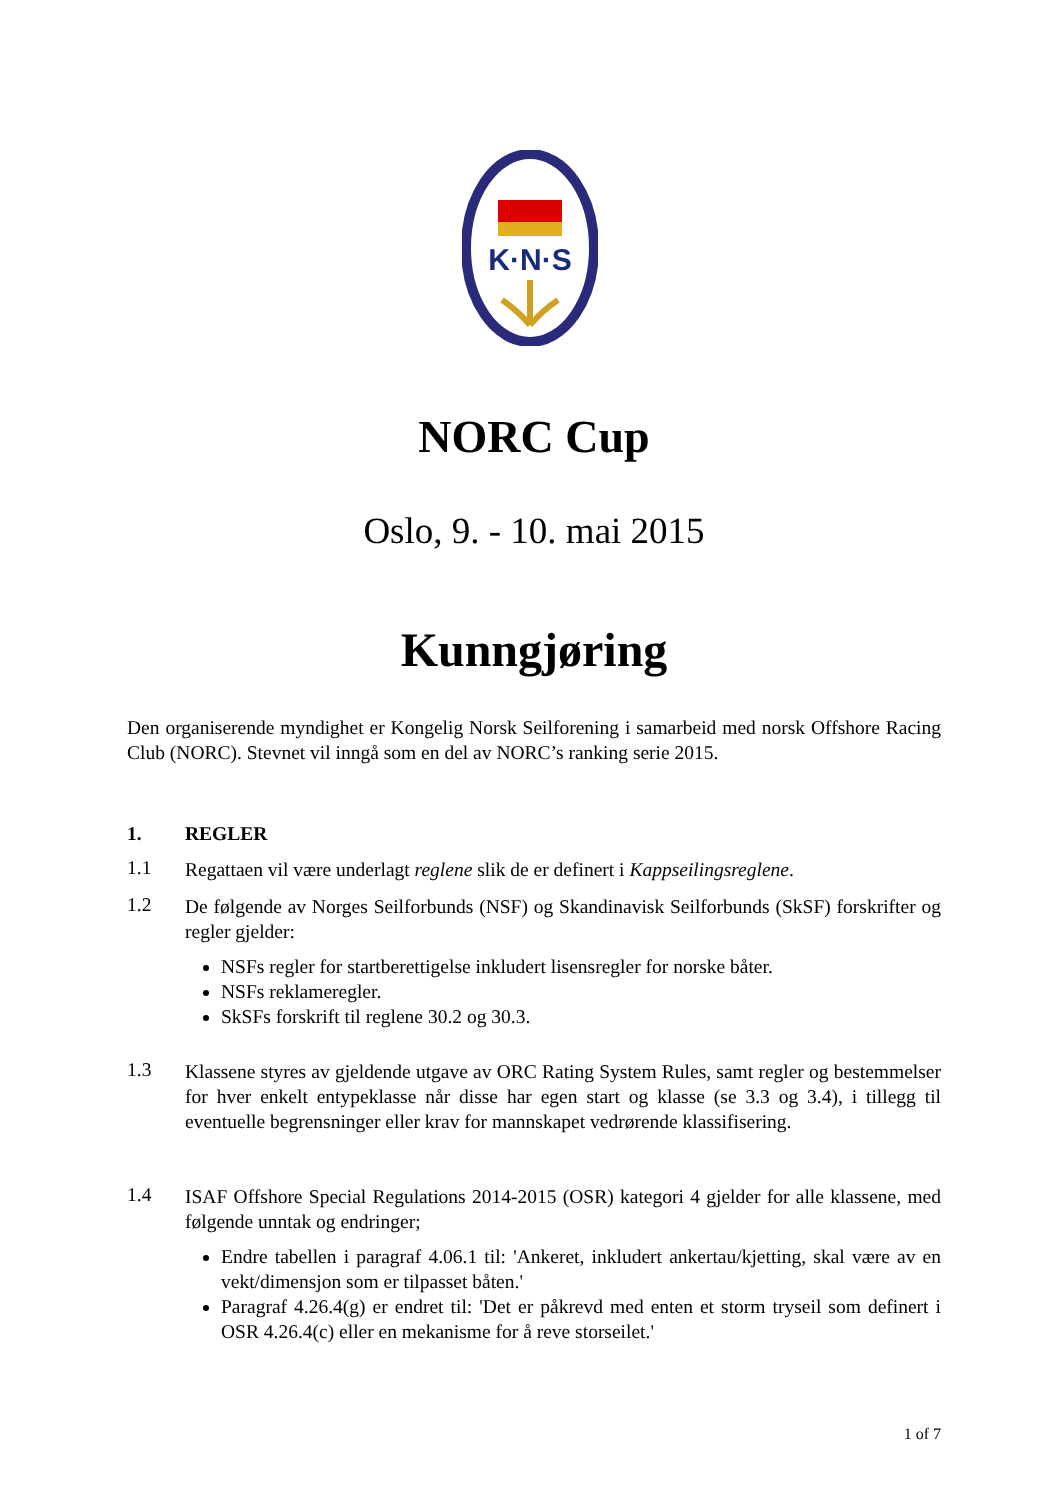K·N·S
NORC Cup
Oslo, 9. - 10. mai 2015
Kunngjøring
Den organiserende myndighet er Kongelig Norsk Seilforening i samarbeid med norsk Offshore Racing Club (NORC). Stevnet vil inngå som en del av NORC’s ranking serie 2015.
1. REGLER
1.1
Regattaen vil være underlagt reglene slik de er definert i Kappseilingsreglene.
1.2
De følgende av Norges Seilforbunds (NSF) og Skandinavisk Seilforbunds (SkSF) forskrifter og regler gjelder:
NSFs regler for startberettigelse inkludert lisensregler for norske båter.
NSFs reklameregler.
SkSFs forskrift til reglene 30.2 og 30.3.
1.3
Klassene styres av gjeldende utgave av ORC Rating System Rules, samt regler og bestemmelser for hver enkelt entypeklasse når disse har egen start og klasse (se 3.3 og 3.4), i tillegg til eventuelle begrensninger eller krav for mannskapet vedrørende klassifisering.
1.4
ISAF Offshore Special Regulations 2014-2015 (OSR) kategori 4 gjelder for alle klassene, med følgende unntak og endringer;
Endre tabellen i paragraf 4.06.1 til: 'Ankeret, inkludert ankertau/kjetting, skal være av en vekt/dimensjon som er tilpasset båten.'
Paragraf 4.26.4(g) er endret til: 'Det er påkrevd med enten et storm tryseil som definert i OSR 4.26.4(c) eller en mekanisme for å reve storseilet.'
1 of 7